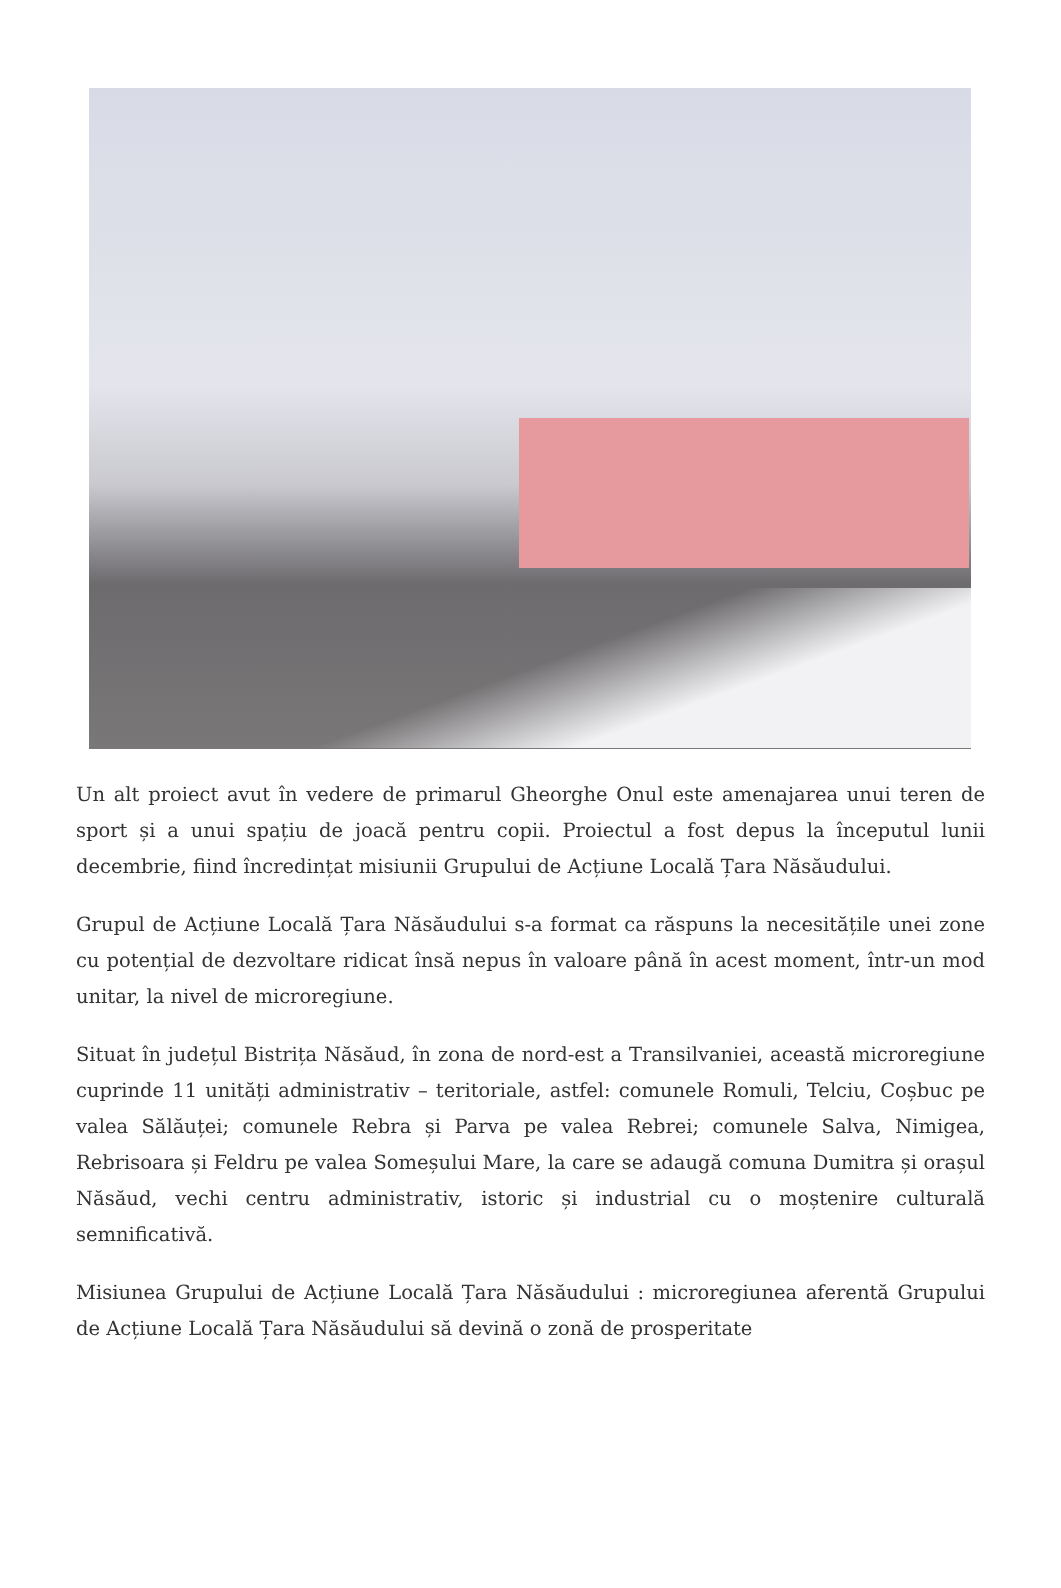Un alt proiect avut în vedere de primarul Gheorghe Onul este amenajarea unui teren de sport și a unui spațiu de joacă pentru copii. Proiectul a fost depus la începutul lunii decembrie, fiind încredințat misiunii Grupului de Acțiune Locală Țara Năsăudului.
Grupul de Acțiune Locală Țara Năsăudului s-a format ca răspuns la necesitățile unei zone cu potențial de dezvoltare ridicat însă nepus în valoare până în acest moment, într-un mod unitar, la nivel de microregiune.
Situat în județul Bistrița Năsăud, în zona de nord-est a Transilvaniei, această microregiune cuprinde 11 unități administrativ – teritoriale, astfel: comunele Romuli, Telciu, Coșbuc pe valea Sălăuței; comunele Rebra și Parva pe valea Rebrei; comunele Salva, Nimigea, Rebrisoara și Feldru pe valea Someșului Mare, la care se adaugă comuna Dumitra și orașul Năsăud, vechi centru administrativ, istoric și industrial cu o moștenire culturală semnificativă.
Misiunea Grupului de Acțiune Locală Țara Năsăudului : microregiunea aferentă Grupului de Acțiune Locală Țara Năsăudului să devină o zonă de prosperitate